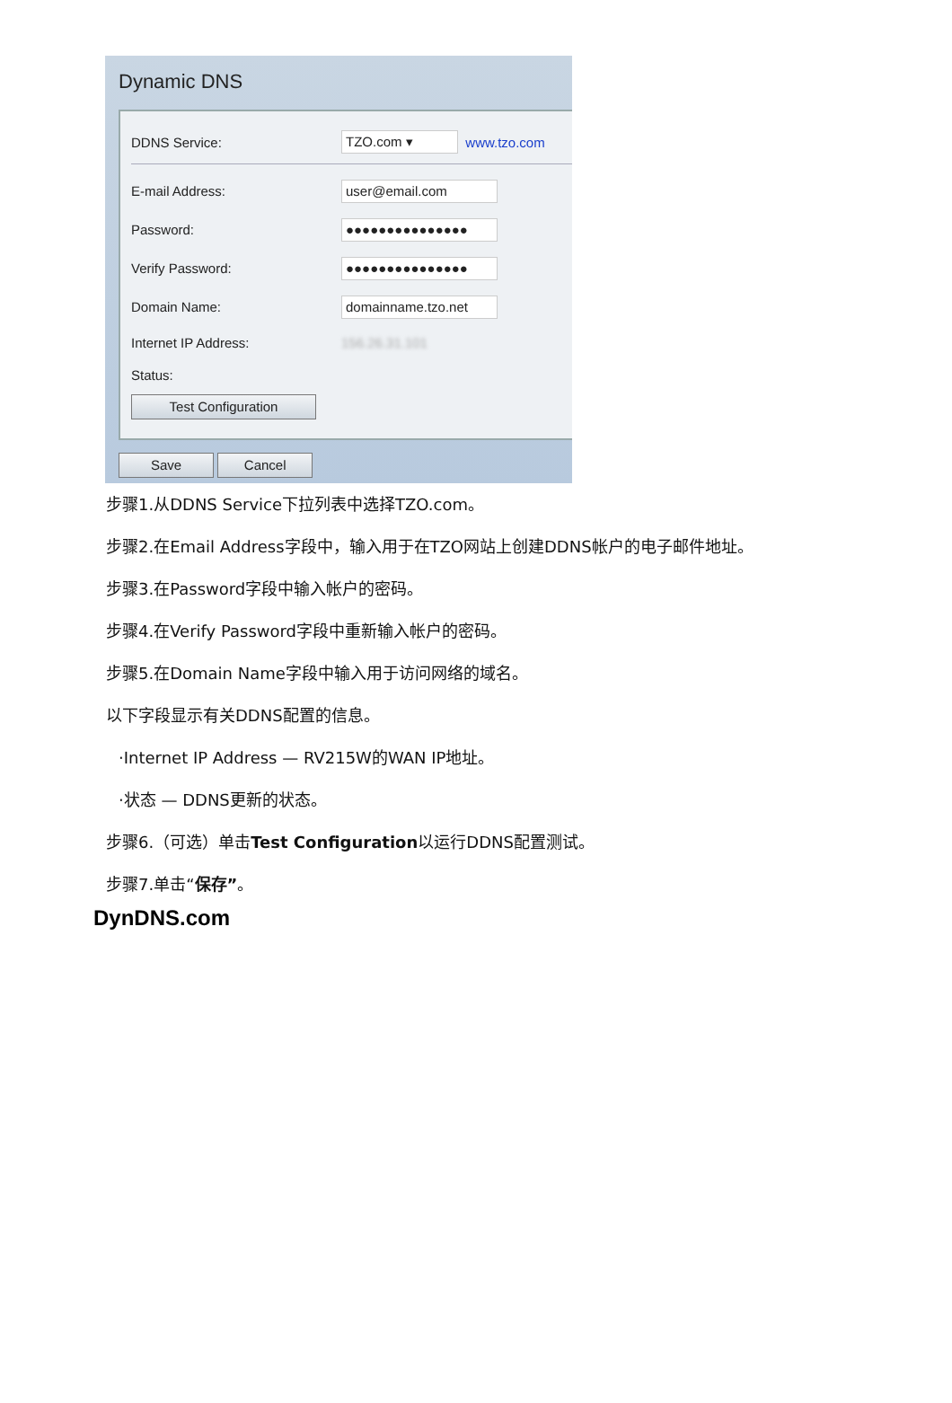Dynamic DNS
DDNS Service: TZO.com ▾ www.tzo.com
E-mail Address: user@email.com
Password: ●●●●●●●●●●●●●●●
Verify Password: ●●●●●●●●●●●●●●●
Domain Name: domainname.tzo.net
Internet IP Address: 156.26.31.101
Status:
Test Configuration
Save Cancel
步骤1.从DDNS Service下拉列表中选择TZO.com。
步骤2.在Email Address字段中，输入用于在TZO网站上创建DDNS帐户的电子邮件地址。
步骤3.在Password字段中输入帐户的密码。
步骤4.在Verify Password字段中重新输入帐户的密码。
步骤5.在Domain Name字段中输入用于访问网络的域名。
以下字段显示有关DDNS配置的信息。
·Internet IP Address — RV215W的WAN IP地址。
·状态 — DDNS更新的状态。
步骤6.（可选）单击Test Configuration以运行DDNS配置测试。
步骤7.单击“保存”。
DynDNS.com